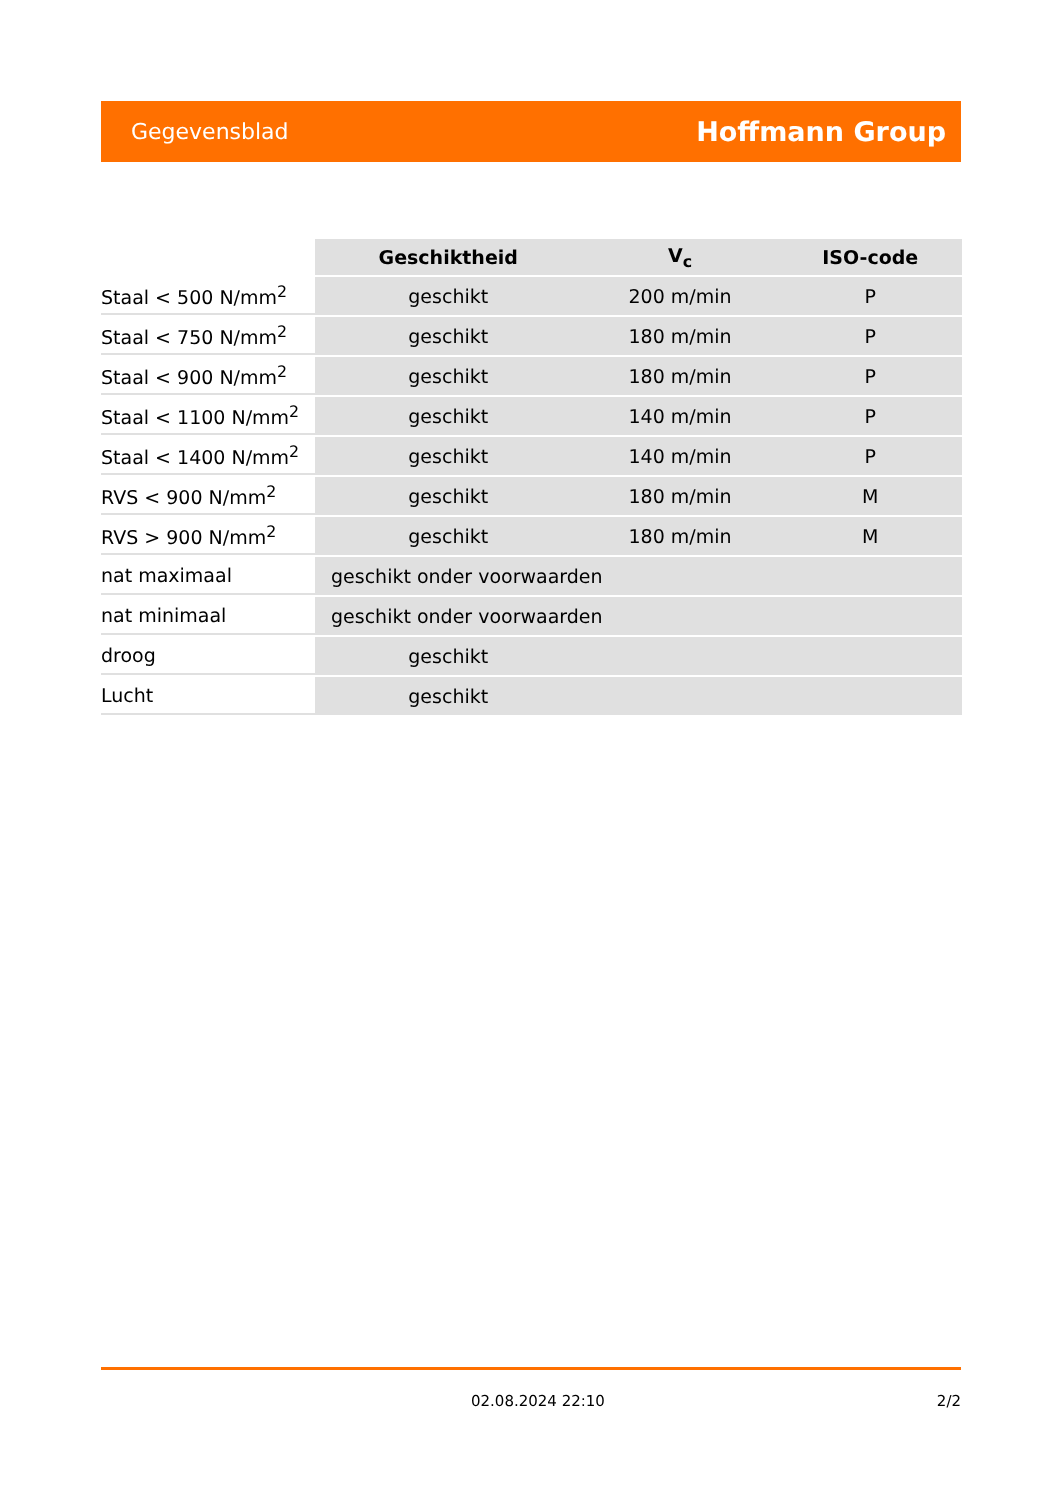Gegevensblad Hoffmann Group
| | Geschiktheid | V<sub>c</sub> | ISO-code |
| Staal < 500 N/mm<sup>2</sup> | geschikt | 200 m/min | P |
| Staal < 750 N/mm<sup>2</sup> | geschikt | 180 m/min | P |
| Staal < 900 N/mm<sup>2</sup> | geschikt | 180 m/min | P |
| Staal < 1100 N/mm<sup>2</sup> | geschikt | 140 m/min | P |
| Staal < 1400 N/mm<sup>2</sup> | geschikt | 140 m/min | P |
| RVS < 900 N/mm<sup>2</sup> | geschikt | 180 m/min | M |
| RVS > 900 N/mm<sup>2</sup> | geschikt | 180 m/min | M |
| nat maximaal | geschikt onder voorwaarden | | |
| nat minimaal | geschikt onder voorwaarden | | |
| droog | geschikt | | |
| Lucht | geschikt | | |
02.08.2024 22:10 2/2